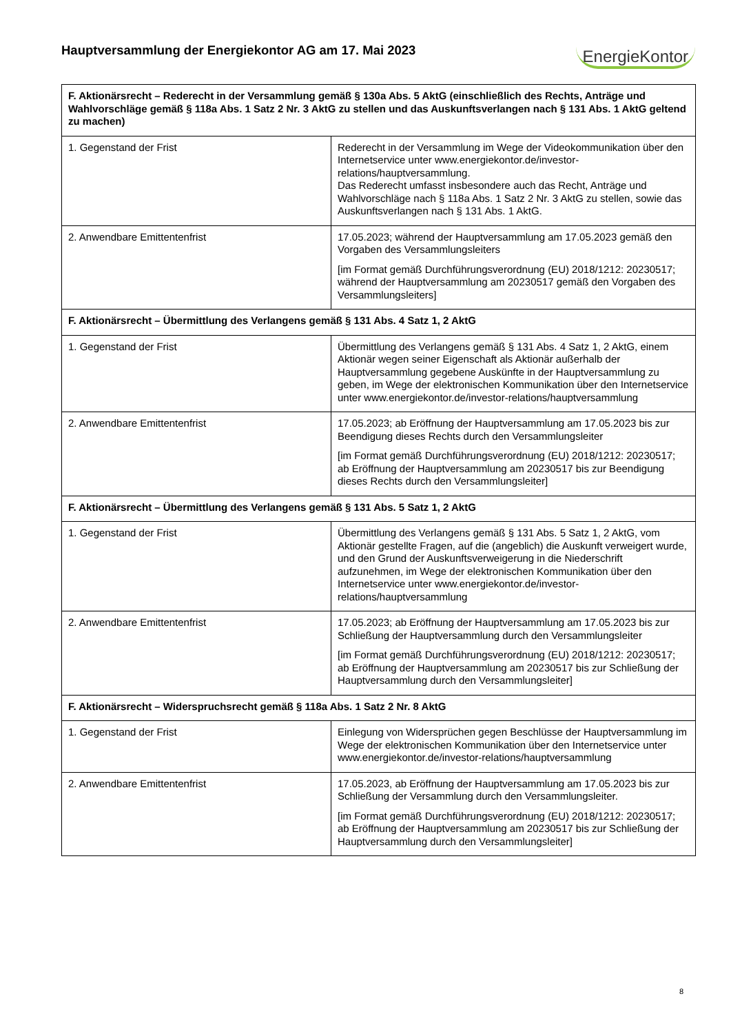Hauptversammlung der Energiekontor AG am 17. Mai 2023
EnergieKontor
| F. Aktionärsrecht – Rederecht in der Versammlung gemäß § 130a Abs. 5 AktG (einschließlich des Rechts, Anträge und Wahlvorschläge gemäß § 118a Abs. 1 Satz 2 Nr. 3 AktG zu stellen und das Auskunftsverlangen nach § 131 Abs. 1 AktG geltend zu machen) | |
| --- | --- |
| 1. Gegenstand der Frist | Rederecht in der Versammlung im Wege der Videokommunikation über den Internetservice unter www.energiekontor.de/investor-relations/hauptversammlung. Das Rederecht umfasst insbesondere auch das Recht, Anträge und Wahlvorschläge nach § 118a Abs. 1 Satz 2 Nr. 3 AktG zu stellen, sowie das Auskunftsverlangen nach § 131 Abs. 1 AktG. |
| 2. Anwendbare Emittentenfrist | 17.05.2023; während der Hauptversammlung am 17.05.2023 gemäß den Vorgaben des Versammlungsleiters [im Format gemäß Durchführungsverordnung (EU) 2018/1212: 20230517; während der Hauptversammlung am 20230517 gemäß den Vorgaben des Versammlungsleiters] |
| F. Aktionärsrecht – Übermittlung des Verlangens gemäß § 131 Abs. 4 Satz 1, 2 AktG | |
| 1. Gegenstand der Frist | Übermittlung des Verlangens gemäß § 131 Abs. 4 Satz 1, 2 AktG, einem Aktionär wegen seiner Eigenschaft als Aktionär außerhalb der Hauptversammlung gegebene Auskünfte in der Hauptversammlung zu geben, im Wege der elektronischen Kommunikation über den Internetservice unter www.energiekontor.de/investor-relations/hauptversammlung |
| 2. Anwendbare Emittentenfrist | 17.05.2023; ab Eröffnung der Hauptversammlung am 17.05.2023 bis zur Beendigung dieses Rechts durch den Versammlungsleiter [im Format gemäß Durchführungsverordnung (EU) 2018/1212: 20230517; ab Eröffnung der Hauptversammlung am 20230517 bis zur Beendigung dieses Rechts durch den Versammlungsleiter] |
| F. Aktionärsrecht – Übermittlung des Verlangens gemäß § 131 Abs. 5 Satz 1, 2 AktG | |
| 1. Gegenstand der Frist | Übermittlung des Verlangens gemäß § 131 Abs. 5 Satz 1, 2 AktG, vom Aktionär gestellte Fragen, auf die (angeblich) die Auskunft verweigert wurde, und den Grund der Auskunftsverweigerung in die Niederschrift aufzunehmen, im Wege der elektronischen Kommunikation über den Internetservice unter www.energiekontor.de/investor-relations/hauptversammlung |
| 2. Anwendbare Emittentenfrist | 17.05.2023; ab Eröffnung der Hauptversammlung am 17.05.2023 bis zur Schließung der Hauptversammlung durch den Versammlungsleiter [im Format gemäß Durchführungsverordnung (EU) 2018/1212: 20230517; ab Eröffnung der Hauptversammlung am 20230517 bis zur Schließung der Hauptversammlung durch den Versammlungsleiter] |
| F. Aktionärsrecht – Widerspruchsrecht gemäß § 118a Abs. 1 Satz 2 Nr. 8 AktG | |
| 1. Gegenstand der Frist | Einlegung von Widersprüchen gegen Beschlüsse der Hauptversammlung im Wege der elektronischen Kommunikation über den Internetservice unter www.energiekontor.de/investor-relations/hauptversammlung |
| 2. Anwendbare Emittentenfrist | 17.05.2023, ab Eröffnung der Hauptversammlung am 17.05.2023 bis zur Schließung der Versammlung durch den Versammlungsleiter. [im Format gemäß Durchführungsverordnung (EU) 2018/1212: 20230517; ab Eröffnung der Hauptversammlung am 20230517 bis zur Schließung der Hauptversammlung durch den Versammlungsleiter] |
8